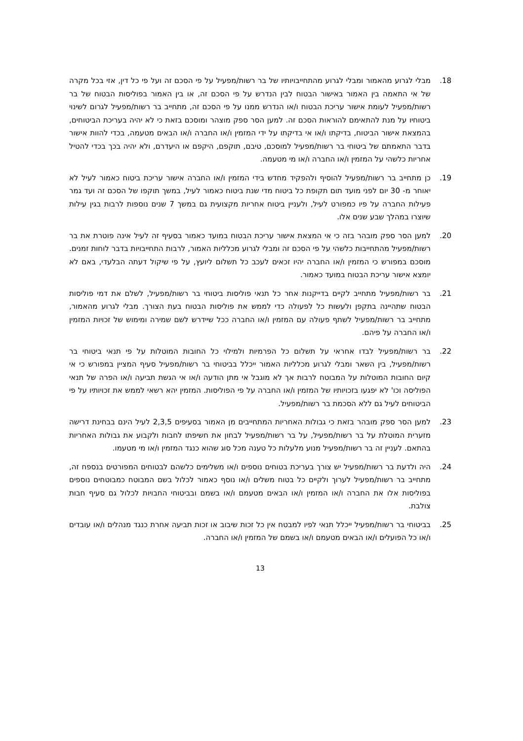18. מבלי לגרוע מהאמור ומבלי לגרוע מהתחייבויותיו של בר רשות/מפעיל על פי הסכם זה ועל פי כל דין, אזי בכל מקרה של אי התאמה בין האמור באישור הבטוח לבין הנדרש על פי הסכם זה, או בין האמור בפוליסות הבטוח של בר רשות/מפעיל לעומת אישור עריכת הבטוח ו/או הנדרש ממנו על פי הסכם זה, מתחייב בר רשות/מפעיל לגרום לשינוי ביטוחיו על מנת להתאימם להוראות הסכם זה. למען הסר ספק מוצהר ומוסכם בזאת כי לא יהיה בעריכת הביטוחים, בהמצאת אישור הביטוח, בדיקתו ו/או אי בדיקתו על ידי המזמין ו/או החברה ו/או הבאים מטעמה, בכדי להוות אישור בדבר התאמתם של ביטוחי בר רשות/מפעיל למוסכם, טיבם, תוקפם, היקפם או היעדרם, ולא יהיה בכך בכדי להטיל אחריות כלשהי על המזמין ו/או החברה ו/או מי מטעמה.
19. כן מתחייב בר רשות/מפעיל להוסיף ולהפקיד מחדש בידי המזמין ו/או החברה אישור עריכת ביטוח כאמור לעיל לא יאוחר מ- 30 יום לפני מועד תום תקופת כל ביטוח מדי שנת ביטוח כאמור לעיל, במשך תוקפו של הסכם זה ועד גמר פעילות החברה על פיו כמפורט לעיל, ולעניין ביטוח אחריות מקצועית גם במשך 7 שנים נוספות לרבות בגין עילות שיוצרו במהלך שבע שנים אלו.
20. למען הסר ספק מובהר בזה כי אי המצאת אישור עריכת הבטוח במועד כאמור בסעיף זה לעיל אינה פוטרת את בר רשות/מפעיל מהתחייבות כלשהי על פי הסכם זה ומבלי לגרוע מכלליות האמור, לרבות התחייבויות בדבר לוחות זמנים. מוסכם במפורש כי המזמין ו/או החברה יהיו זכאים לעכב כל תשלום ליועץ, על פי שיקול דעתה הבלעדי, באם לא יומצא אישור עריכת הבטוח במועד כאמור.
21. בר רשות/מפעיל מתחייב לקיים בדייקנות אחר כל תנאי פוליסות ביטוחי בר רשות/מפעיל, לשלם את דמי פוליסות הבטוח שתהיינה בתקפן ולעשות כל לפעולה כדי לממש את פוליסות הבטוח בעת הצורך. מבלי לגרוע מהאמור, מתחייב בר רשות/מפעיל לשתף פעולה עם המזמין ו/או החברה ככל שיידרש לשם שמירה ומימוש של זכויות המזמין ו/או החברה על פיהם.
22. בר רשות/מפעיל לבדו אחראי על תשלום כל הפרמיות ולמילוי כל החובות המוטלות על פי תנאי ביטוחי בר רשות/מפעיל, בין השאר ומבלי לגרוע מכלליות האמור ייכלל בביטוחי בר רשות/מפעיל סעיף המציין במפורש כי אי קיום החובות המוטלות על המבוטח לרבות אך לא מוגבל אי מתן הודעה ו/או אי הגשת תביעה ו/או הפרה של תנאי הפוליסה וכו' לא יפגעו בזכויותיו של המזמין ו/או החברה על פי הפוליסות. המזמין יהא רשאי לממש את זכויותיו על פי הביטוחים לעיל גם ללא הסכמת בר רשות/מפעיל.
23. למען הסר ספק מובהר בזאת כי גבולות האחריות המתחייבים מן האמור בסעיפים 2,3,5 לעיל הינם בבחינת דרישה מזערית המוטלת על בר רשות/מפעיל, על בר רשות/מפעיל לבחון את חשיפתו לחבות ולקבוע את גבולות האחריות בהתאם. לעניין זה בר רשות/מפעיל מנוע מלעלות כל טענה מכל סוג שהוא כנגד המזמין ו/או מי מטעמו.
24. היה ולדעת בר רשות/מפעיל יש צורך בעריכת בטוחים נוספים ו/או משלימים כלשהם לבטוחים המפורטים בנספח זה, מתחייב בר רשות/מפעיל לערוך ולקיים כל בטוח משלים ו/או נוסף כאמור לכלול בשם המבוטח כמבוטחים נוספים בפוליסות אלו את החברה ו/או המזמין ו/או הבאים מטעמם ו/או בשמם ובביטוחי החבויות לכלול גם סעיף חבות צולבת.
25. בביטוחי בר רשות/מפעיל ייכלל תנאי לפיו למבטח אין כל זכות שיבוב או זכות תביעה אחרת כנגד מנהלים ו/או עובדים ו/או כל הפועלים ו/או הבאים מטעמם ו/או בשמם של המזמין ו/או החברה.
13